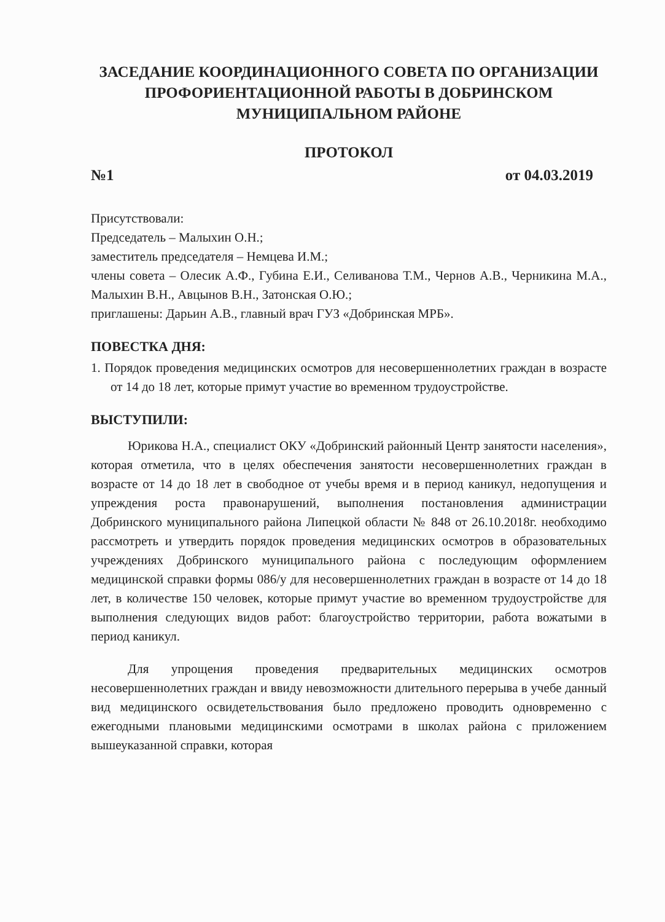ЗАСЕДАНИЕ КООРДИНАЦИОННОГО СОВЕТА ПО ОРГАНИЗАЦИИ ПРОФОРИЕНТАЦИОННОЙ РАБОТЫ В ДОБРИНСКОМ МУНИЦИПАЛЬНОМ РАЙОНЕ
ПРОТОКОЛ
№1 от 04.03.2019
Присутствовали:
Председатель – Малыхин О.Н.;
заместитель председателя – Немцева И.М.;
члены совета – Олесик А.Ф., Губина Е.И., Селиванова Т.М., Чернов А.В., Черникина М.А., Малыхин В.Н., Авцынов В.Н., Затонская О.Ю.;
приглашены: Дарьин А.В., главный врач ГУЗ «Добринская МРБ».
ПОВЕСТКА ДНЯ:
1. Порядок проведения медицинских осмотров для несовершеннолетних граждан в возрасте от 14 до 18 лет, которые примут участие во временном трудоустройстве.
ВЫСТУПИЛИ:
Юрикова Н.А., специалист ОКУ «Добринский районный Центр занятости населения», которая отметила, что в целях обеспечения занятости несовершеннолетних граждан в возрасте от 14 до 18 лет в свободное от учебы время и в период каникул, недопущения и упреждения роста правонарушений, выполнения постановления администрации Добринского муниципального района Липецкой области № 848 от 26.10.2018г. необходимо рассмотреть и утвердить порядок проведения медицинских осмотров в образовательных учреждениях Добринского муниципального района с последующим оформлением медицинской справки формы 086/у для несовершеннолетних граждан в возрасте от 14 до 18 лет, в количестве 150 человек, которые примут участие во временном трудоустройстве для выполнения следующих видов работ: благоустройство территории, работа вожатыми в период каникул.
Для упрощения проведения предварительных медицинских осмотров несовершеннолетних граждан и ввиду невозможности длительного перерыва в учебе данный вид медицинского освидетельствования было предложено проводить одновременно с ежегодными плановыми медицинскими осмотрами в школах района с приложением вышеуказанной справки, которая